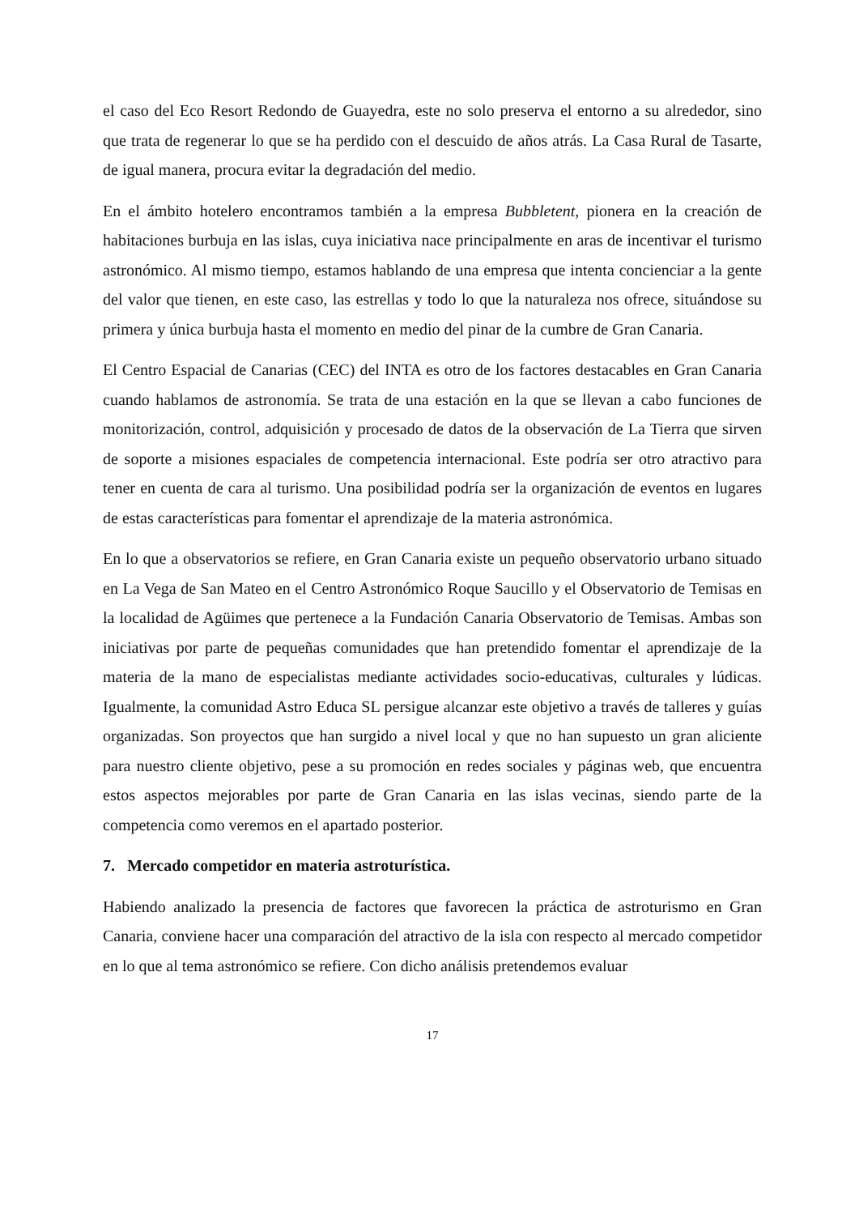el caso del Eco Resort Redondo de Guayedra, este no solo preserva el entorno a su alrededor, sino que trata de regenerar lo que se ha perdido con el descuido de años atrás. La Casa Rural de Tasarte, de igual manera, procura evitar la degradación del medio.
En el ámbito hotelero encontramos también a la empresa Bubbletent, pionera en la creación de habitaciones burbuja en las islas, cuya iniciativa nace principalmente en aras de incentivar el turismo astronómico. Al mismo tiempo, estamos hablando de una empresa que intenta concienciar a la gente del valor que tienen, en este caso, las estrellas y todo lo que la naturaleza nos ofrece, situándose su primera y única burbuja hasta el momento en medio del pinar de la cumbre de Gran Canaria.
El Centro Espacial de Canarias (CEC) del INTA es otro de los factores destacables en Gran Canaria cuando hablamos de astronomía. Se trata de una estación en la que se llevan a cabo funciones de monitorización, control, adquisición y procesado de datos de la observación de La Tierra que sirven de soporte a misiones espaciales de competencia internacional. Este podría ser otro atractivo para tener en cuenta de cara al turismo. Una posibilidad podría ser la organización de eventos en lugares de estas características para fomentar el aprendizaje de la materia astronómica.
En lo que a observatorios se refiere, en Gran Canaria existe un pequeño observatorio urbano situado en La Vega de San Mateo en el Centro Astronómico Roque Saucillo y el Observatorio de Temisas en la localidad de Agüimes que pertenece a la Fundación Canaria Observatorio de Temisas. Ambas son iniciativas por parte de pequeñas comunidades que han pretendido fomentar el aprendizaje de la materia de la mano de especialistas mediante actividades socio-educativas, culturales y lúdicas. Igualmente, la comunidad Astro Educa SL persigue alcanzar este objetivo a través de talleres y guías organizadas. Son proyectos que han surgido a nivel local y que no han supuesto un gran aliciente para nuestro cliente objetivo, pese a su promoción en redes sociales y páginas web, que encuentra estos aspectos mejorables por parte de Gran Canaria en las islas vecinas, siendo parte de la competencia como veremos en el apartado posterior.
7. Mercado competidor en materia astroturística.
Habiendo analizado la presencia de factores que favorecen la práctica de astroturismo en Gran Canaria, conviene hacer una comparación del atractivo de la isla con respecto al mercado competidor en lo que al tema astronómico se refiere. Con dicho análisis pretendemos evaluar
17